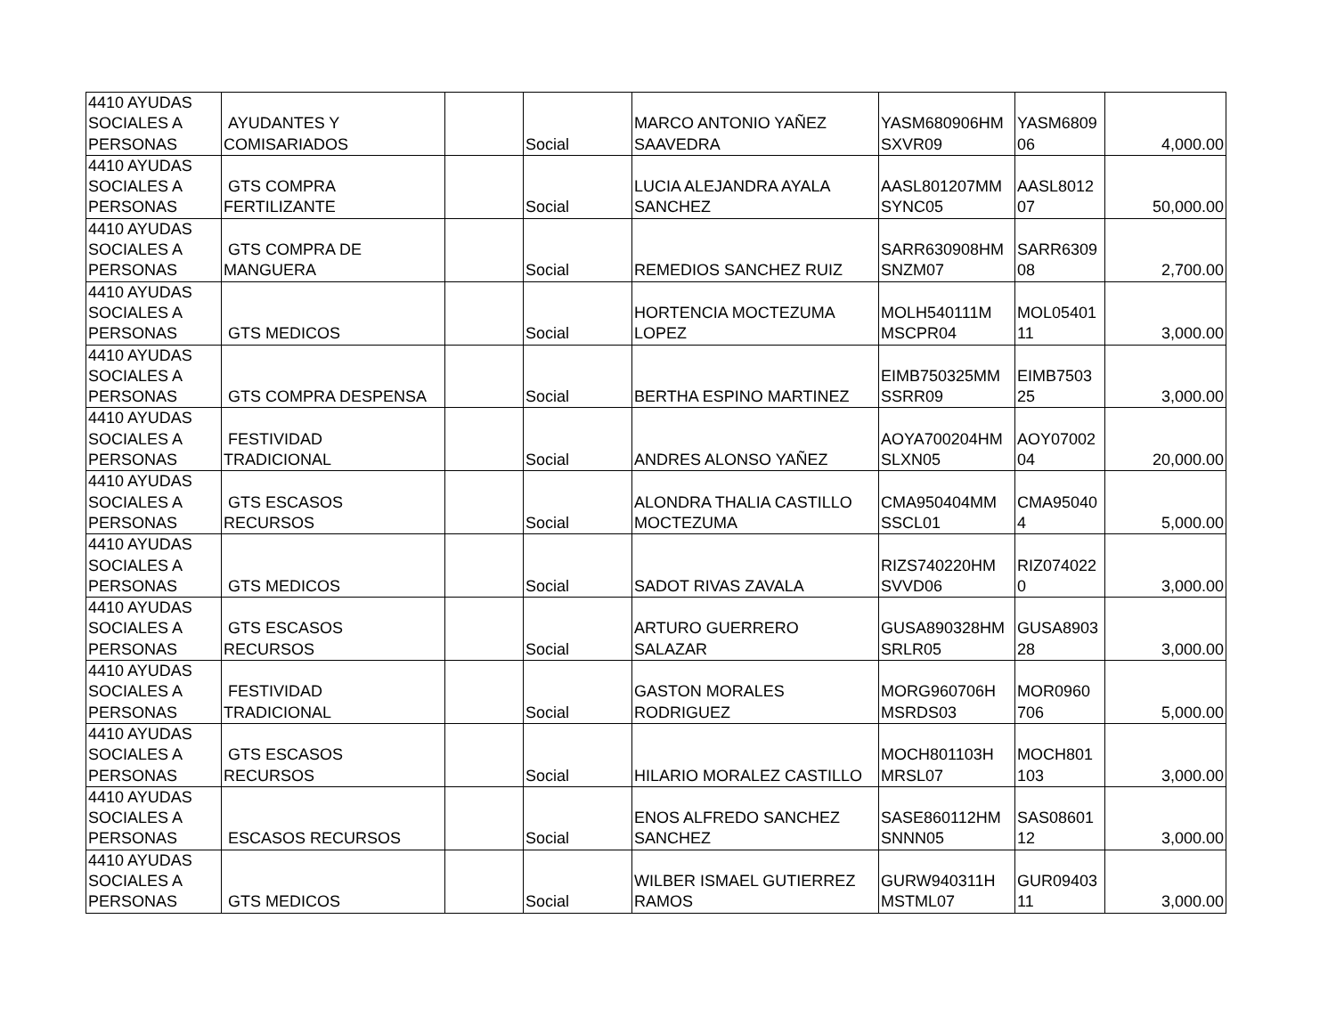| 4410 AYUDAS SOCIALES A PERSONAS | AYUDANTES Y COMISARIADOS | | Social | MARCO ANTONIO YAÑEZ SAAVEDRA | YASM680906HM SXVR09 | YASM6809 06 | 4,000.00 |
| 4410 AYUDAS SOCIALES A PERSONAS | GTS COMPRA FERTILIZANTE | | Social | LUCIA ALEJANDRA AYALA SANCHEZ | AASL801207MM SYNC05 | AASL8012 07 | 50,000.00 |
| 4410 AYUDAS SOCIALES A PERSONAS | GTS COMPRA DE MANGUERA | | Social | REMEDIOS SANCHEZ RUIZ | SARR630908HM SNZM07 | SARR6309 08 | 2,700.00 |
| 4410 AYUDAS SOCIALES A PERSONAS | GTS MEDICOS | | Social | HORTENCIA MOCTEZUMA LOPEZ | MOLH540111M MSCPR04 | MOL05401 11 | 3,000.00 |
| 4410 AYUDAS SOCIALES A PERSONAS | GTS COMPRA DESPENSA | | Social | BERTHA ESPINO MARTINEZ | EIMB750325MM SSRR09 | EIMB7503 25 | 3,000.00 |
| 4410 AYUDAS SOCIALES A PERSONAS | FESTIVIDAD TRADICIONAL | | Social | ANDRES ALONSO YAÑEZ | AOYA700204HM SLXN05 | AOY07002 04 | 20,000.00 |
| 4410 AYUDAS SOCIALES A PERSONAS | GTS ESCASOS RECURSOS | | Social | ALONDRA THALIA CASTILLO MOCTEZUMA | CMA950404MM SSCL01 | CMA95040 4 | 5,000.00 |
| 4410 AYUDAS SOCIALES A PERSONAS | GTS MEDICOS | | Social | SADOT RIVAS ZAVALA | RIZS740220HM SVVD06 | RIZ074022 0 | 3,000.00 |
| 4410 AYUDAS SOCIALES A PERSONAS | GTS ESCASOS RECURSOS | | Social | ARTURO GUERRERO SALAZAR | GUSA890328HM SRLR05 | GUSA8903 28 | 3,000.00 |
| 4410 AYUDAS SOCIALES A PERSONAS | FESTIVIDAD TRADICIONAL | | Social | GASTON MORALES RODRIGUEZ | MORG960706H MSRDS03 | MOR0960 706 | 5,000.00 |
| 4410 AYUDAS SOCIALES A PERSONAS | GTS ESCASOS RECURSOS | | Social | HILARIO MORALEZ CASTILLO | MOCH801103H MRSL07 | MOCH801 103 | 3,000.00 |
| 4410 AYUDAS SOCIALES A PERSONAS | ESCASOS RECURSOS | | Social | ENOS ALFREDO SANCHEZ SANCHEZ | SASE860112HM SNNN05 | SAS08601 12 | 3,000.00 |
| 4410 AYUDAS SOCIALES A PERSONAS | GTS MEDICOS | | Social | WILBER ISMAEL GUTIERREZ RAMOS | GURW940311H MSTML07 | GUR09403 11 | 3,000.00 |